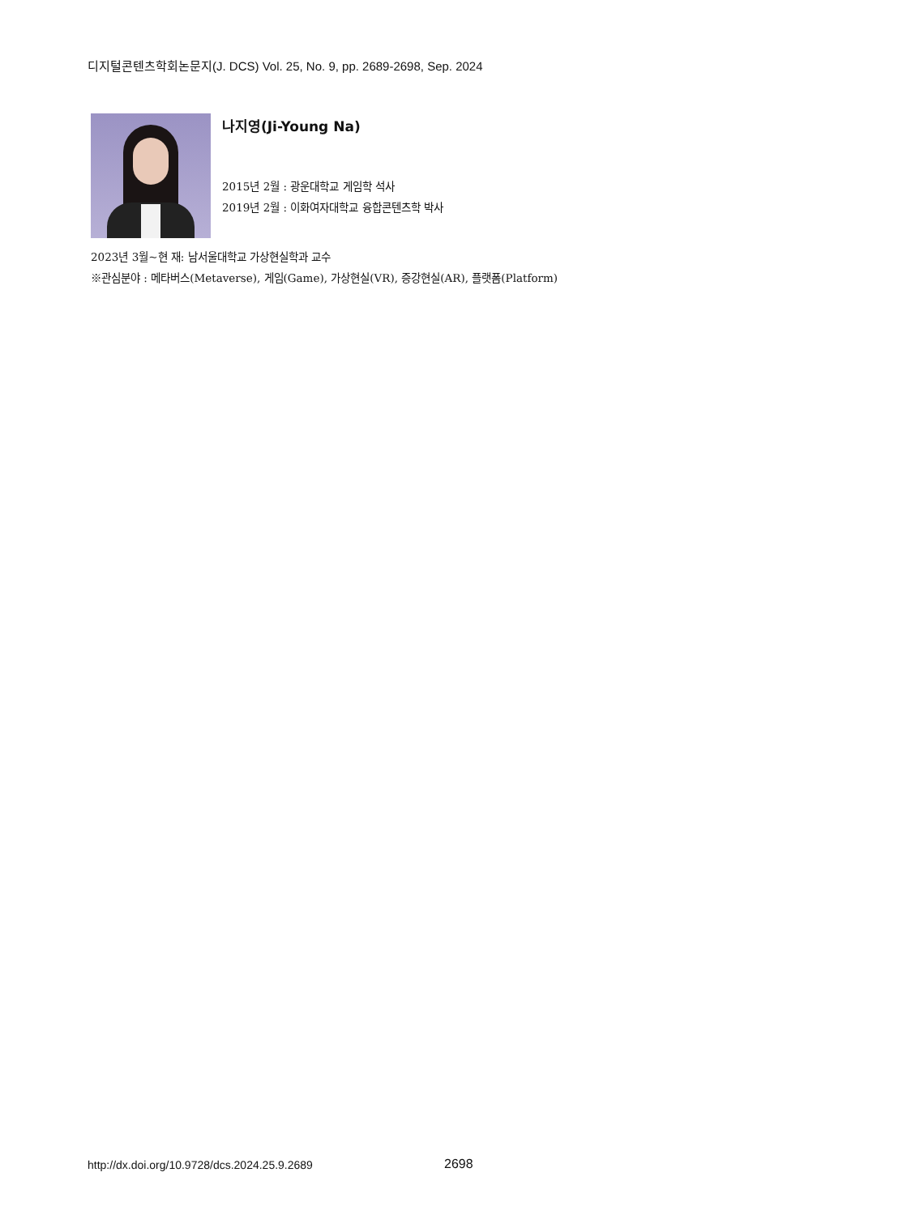디지털콘텐츠학회논문지(J. DCS) Vol. 25, No. 9, pp. 2689-2698, Sep. 2024
나지영(Ji-Young Na)
2015년 2월 : 광운대학교 게임학 석사
2019년 2월 : 이화여자대학교 융합콘텐츠학 박사
2023년 3월~현 재: 남서울대학교 가상현실학과 교수
※관심분야 : 메타버스(Metaverse), 게임(Game), 가상현실(VR), 증강현실(AR), 플랫폼(Platform)
http://dx.doi.org/10.9728/dcs.2024.25.9.2689
2698